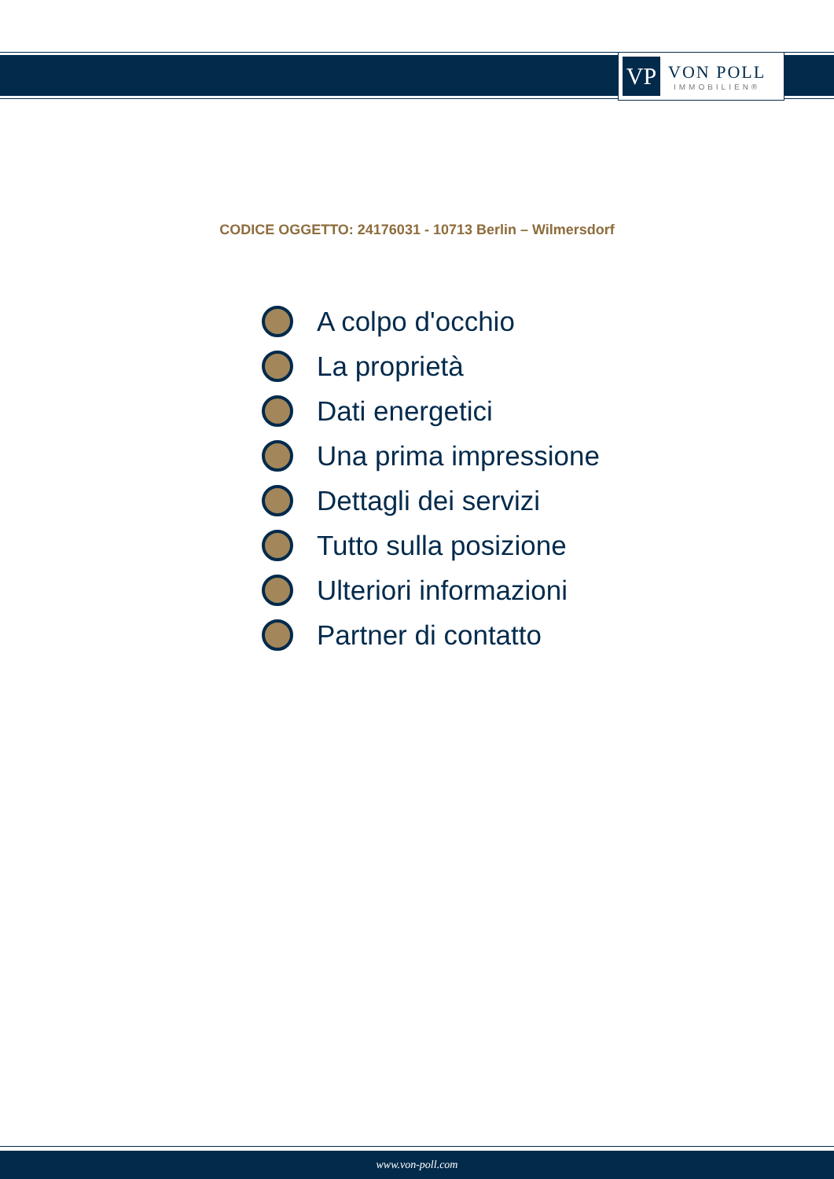VP
VON POLL
IMMOBILIEN®
CODICE OGGETTO: 24176031 - 10713 Berlin – Wilmersdorf
A colpo d'occhio
La proprietà
Dati energetici
Una prima impressione
Dettagli dei servizi
Tutto sulla posizione
Ulteriori informazioni
Partner di contatto
www.von-poll.com